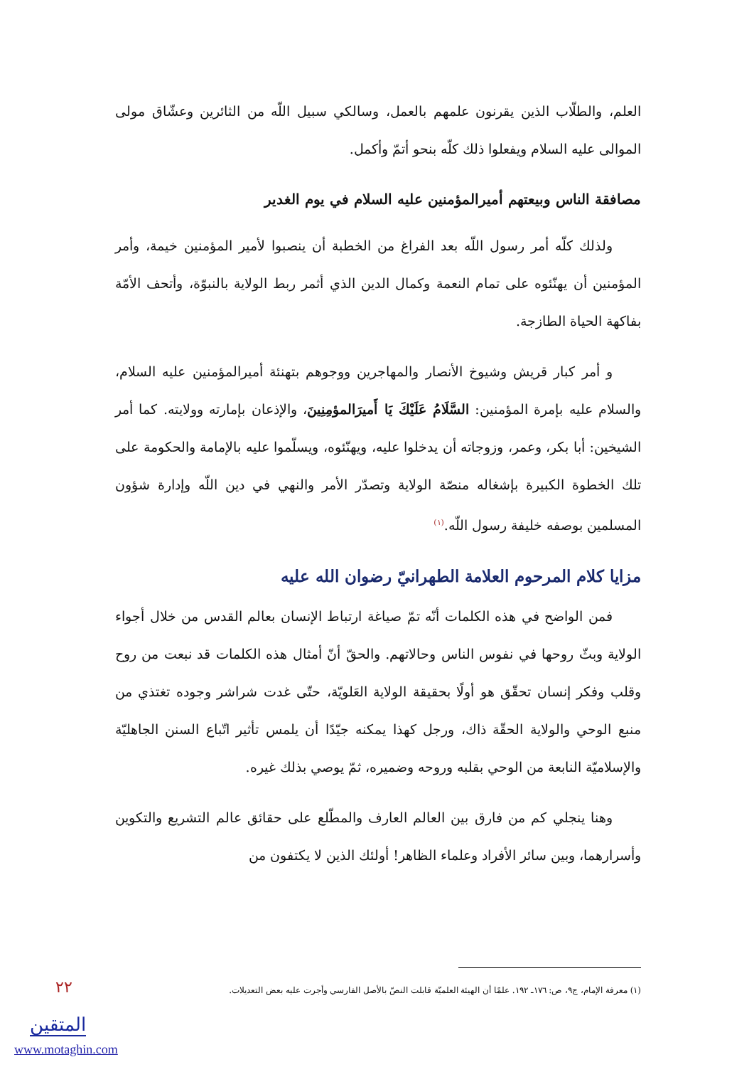العلم، والطلّاب الذين يقرنون علمهم بالعمل، وسالكي سبيل اللّه من الثائرين وعشّاق مولى الموالى عليه السلام ويفعلوا ذلك كلّه بنحو أتمّ وأكمل.
مصافقة الناس وبيعتهم أميرالمؤمنين عليه السلام في يوم الغدير
ولذلك كلّه أمر رسول اللّه بعد الفراغ من الخطبة أن ينصبوا لأمير المؤمنين خيمة، وأمر المؤمنين أن يهنّئوه على تمام النعمة وكمال الدين الذي أثمر ربط الولاية بالنبوّة، وأتحف الأمّة بفاكهة الحياة الطازجة.
و أمر كبار قريش وشيوخ الأنصار والمهاجرين ووجوهم بتهنئة أميرالمؤمنين عليه السلام، والسلام عليه بإمرة المؤمنين: السَّلَامُ عَلَيْكَ يَا أَميرَالمؤمِنِينَ، والإذعان بإمارته وولايته. كما أمر الشيخين: أبا بكر، وعمر، وزوجاته أن يدخلوا عليه، ويهنّئوه، ويسلّموا عليه بالإمامة والحكومة على تلك الخطوة الكبيرة بإشغاله منصّة الولاية وتصدّر الأمر والنهي في دين اللّه وإدارة شؤون المسلمين بوصفه خليفة رسول اللّه.<sup>(١)</sup>
مزايا كلام المرحوم العلامة الطهرانيّ رضوان الله عليه
فمن الواضح في هذه الكلمات أنّه تمّ صياغة ارتباط الإنسان بعالم القدس من خلال أجواء الولاية وبثّ روحها في نفوس الناس وحالاتهم. والحقّ أنّ أمثال هذه الكلمات قد نبعت من روح وقلب وفكر إنسان تحقّق هو أولًا بحقيقة الولاية العَلويّة، حتّى غدت شراشر وجوده تغتذي من منبع الوحي والولاية الحقّة ذاك، ورجل كهذا يمكنه جيّدًا أن يلمس تأثير اتّباع السنن الجاهليّة والإسلاميّة النابعة من الوحي بقلبه وروحه وضميره، ثمّ يوصي بذلك غيره.
وهنا ينجلي كم من فارق بين العالم العارف والمطّلع على حقائق عالم التشريع والتكوين وأسرارهما، وبين سائر الأفراد وعلماء الظاهر! أولئك الذين لا يكتفون من
(١) معرفة الإمام، ج٩، ص: ١٧٦ـ ١٩٢. علمًا أن الهيئة العلميّة قابلت النصّ بالأصل الفارسي وأجرت عليه بعض التعديلات.
٢٢
المتقين
www.motaghin.com